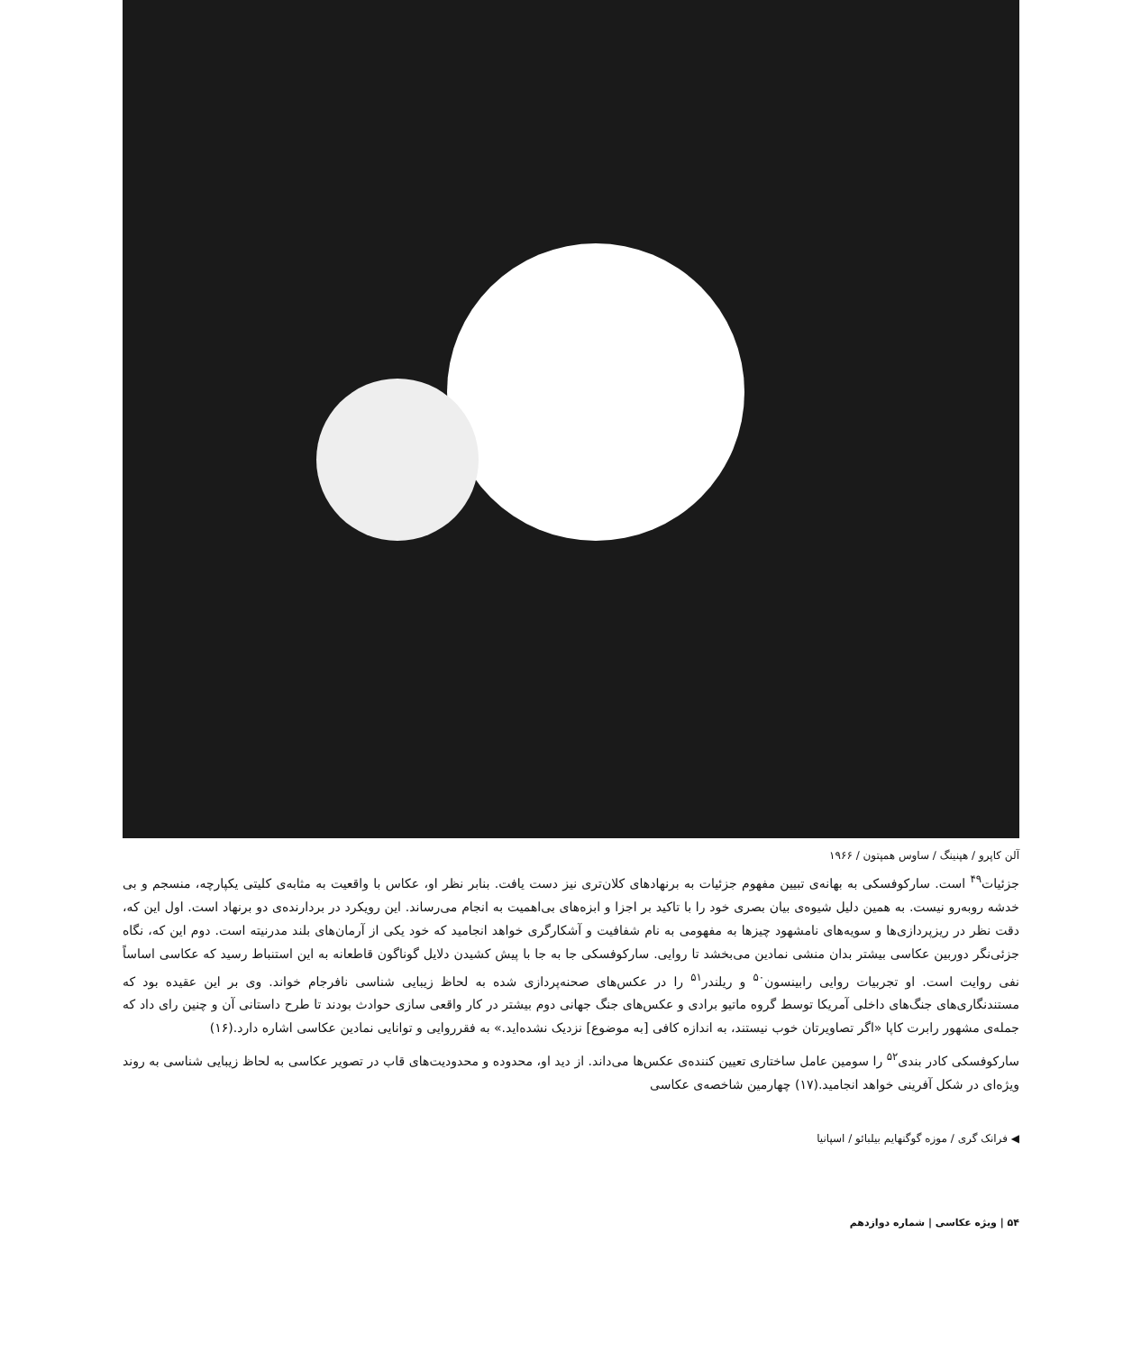آلن کاپرو / هپنینگ / ساوس همپتون / ۱۹۶۶
جزئیات<sup>۴۹</sup> است. سارکوفسکی به بهانه‌ی تبیین مفهوم جزئیات به برنهادهای کلان‌تری نیز دست یافت. بنابر نظر او، عکاس با واقعیت به مثابه‌ی کلیتی یکپارچه، منسجم و بی خدشه روبه‌رو نیست. به همین دلیل شیوه‌ی بیان بصری خود را با تاکید بر اجزا و ابزه‌های بی‌اهمیت به انجام می‌رساند. این رویکرد در بردارنده‌ی دو برنهاد است. اول این که، دقت نظر در ریزپردازی‌ها و سویه‌های نامشهود چیزها به مفهومی به نام شفافیت و آشکارگری خواهد انجامید که خود یکی از آرمان‌های بلند مدرنیته است. دوم این که، نگاه جزئی‌نگر دوربین عکاسی بیشتر بدان منشی نمادین می‌بخشد تا روایی. سارکوفسکی جا به جا با پیش کشیدن دلایل گوناگون قاطعانه به این استنباط رسید که عکاسی اساساً نفی روایت است. او تجربیات روایی رابینسون<sup>۵۰</sup> و ریلندر<sup>۵۱</sup> را در عکس‌های صحنه‌پردازی شده به لحاظ زیبایی شناسی نافرجام خواند. وی بر این عقیده بود که مستندنگاری‌های جنگ‌های داخلی آمریکا توسط گروه ماتیو برادی و عکس‌های جنگ جهانی دوم بیشتر در کار واقعی سازی حوادث بودند تا طرح داستانی آن و چنین رای داد که جمله‌ی مشهور رابرت کاپا «اگر تصاویرتان خوب نیستند، به اندازه کافی [به موضوع] نزدیک نشده‌اید.» به فقرروایی و توانایی نمادین عکاسی اشاره دارد.(۱۶)
سارکوفسکی کادر بندی<sup>۵۲</sup> را سومین عامل ساختاری تعیین کننده‌ی عکس‌ها می‌داند. از دید او، محدوده و محدودیت‌های قاب در تصویر عکاسی به لحاظ زیبایی شناسی به روند ویژه‌ای در شکل آفرینی خواهد انجامید.(۱۷) چهارمین شاخصه‌ی عکاسی
◀ فرانک گری / موزه گوگنهایم بیلبائو / اسپانیا
۵۴ | ویژه عکاسی | شماره دوازدهم